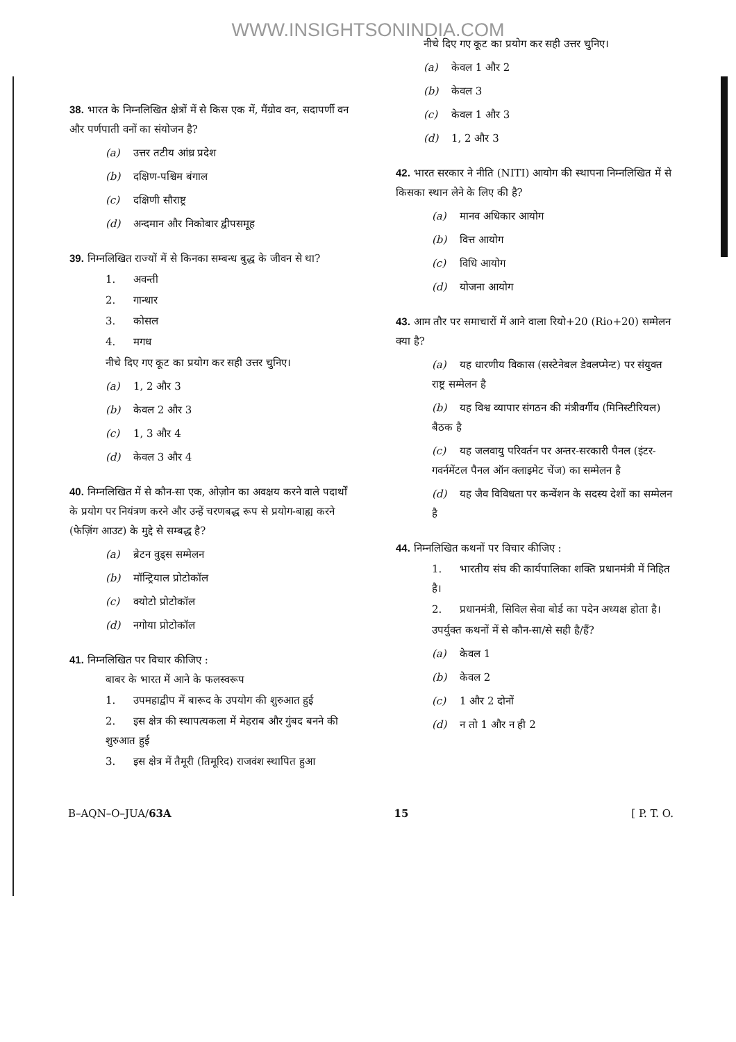WWW.INSIGHTSONINDIA.COM
38. भारत के निम्नलिखित क्षेत्रों में से किस एक में, मैंग्रोव वन, सदापर्णी वन और पर्णपाती वनों का संयोजन है?
(a) उत्तर तटीय आंध्र प्रदेश
(b) दक्षिण-पश्चिम बंगाल
(c) दक्षिणी सौराष्ट्र
(d) अन्दमान और निकोबार द्वीपसमूह
39. निम्नलिखित राज्यों में से किनका सम्बन्ध बुद्ध के जीवन से था?
1. अवन्ती
2. गान्धार
3. कोसल
4. मगध
नीचे दिए गए कूट का प्रयोग कर सही उत्तर चुनिए।
(a) 1, 2 और 3
(b) केवल 2 और 3
(c) 1, 3 और 4
(d) केवल 3 और 4
40. निम्नलिखित में से कौन-सा एक, ओज़ोन का अवक्षय करने वाले पदार्थों के प्रयोग पर नियंत्रण करने और उन्हें चरणबद्ध रूप से प्रयोग-बाह्य करने (फेज़िंग आउट) के मुद्दे से सम्बद्ध है?
(a) ब्रेटन वुड्स सम्मेलन
(b) मॉन्ट्रियाल प्रोटोकॉल
(c) क्योटो प्रोटोकॉल
(d) नगोया प्रोटोकॉल
41. निम्नलिखित पर विचार कीजिए :
बाबर के भारत में आने के फलस्वरूप
1. उपमहाद्वीप में बारूद के उपयोग की शुरुआत हुई
2. इस क्षेत्र की स्थापत्यकला में मेहराब और गुंबद बनने की शुरुआत हुई
3. इस क्षेत्र में तैमूरी (तिमूरिद) राजवंश स्थापित हुआ
नीचे दिए गए कूट का प्रयोग कर सही उत्तर चुनिए।
(a) केवल 1 और 2
(b) केवल 3
(c) केवल 1 और 3
(d) 1, 2 और 3
42. भारत सरकार ने नीति (NITI) आयोग की स्थापना निम्नलिखित में से किसका स्थान लेने के लिए की है?
(a) मानव अधिकार आयोग
(b) वित्त आयोग
(c) विधि आयोग
(d) योजना आयोग
43. आम तौर पर समाचारों में आने वाला रियो+20 (Rio+20) सम्मेलन क्या है?
(a) यह धारणीय विकास (सस्टेनेबल डेवलप्मेन्ट) पर संयुक्त राष्ट्र सम्मेलन है
(b) यह विश्व व्यापार संगठन की मंत्रीवर्गीय (मिनिस्टीरियल) बैठक है
(c) यह जलवायु परिवर्तन पर अन्तर-सरकारी पैनल (इंटर-गवर्नमेंटल पैनल ऑन क्लाइमेट चेंज) का सम्मेलन है
(d) यह जैव विविधता पर कन्वेंशन के सदस्य देशों का सम्मेलन है
44. निम्नलिखित कथनों पर विचार कीजिए :
1. भारतीय संघ की कार्यपालिका शक्ति प्रधानमंत्री में निहित है।
2. प्रधानमंत्री, सिविल सेवा बोर्ड का पदेन अध्यक्ष होता है।
उपर्युक्त कथनों में से कौन-सा/से सही है/हैं?
(a) केवल 1
(b) केवल 2
(c) 1 और 2 दोनों
(d) न तो 1 और न ही 2
B–AQN–O–JUA/63A 15 [ P. T. O.